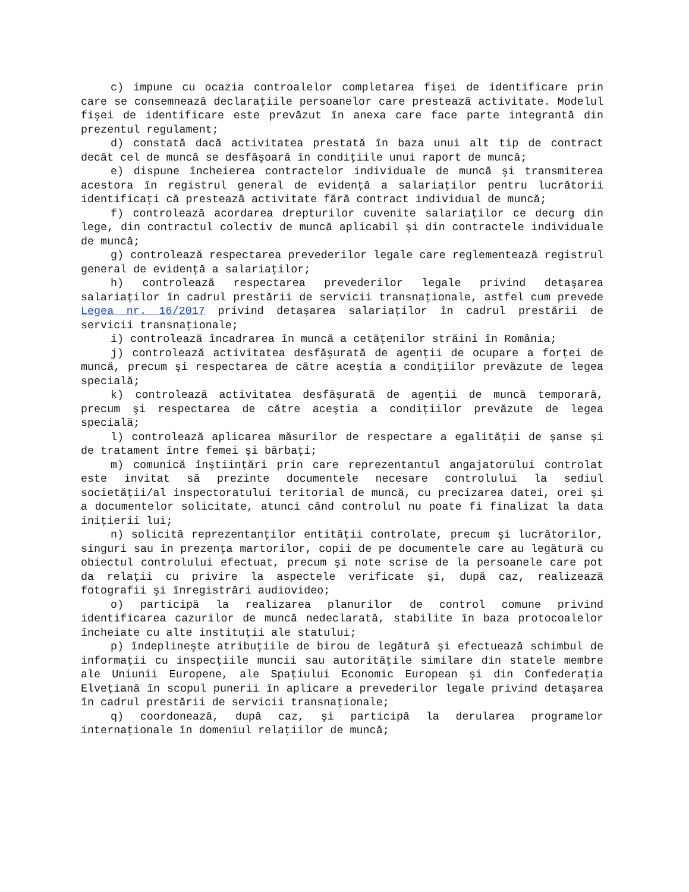c) impune cu ocazia controalelor completarea fişei de identificare prin care se consemnează declaraţiile persoanelor care prestează activitate. Modelul fişei de identificare este prevăzut în anexa care face parte integrantă din prezentul regulament;
d) constată dacă activitatea prestată în baza unui alt tip de contract decât cel de muncă se desfăşoară în condiţiile unui raport de muncă;
e) dispune încheierea contractelor individuale de muncă şi transmiterea acestora în registrul general de evidenţă a salariaţilor pentru lucrătorii identificaţi că prestează activitate fără contract individual de muncă;
f) controlează acordarea drepturilor cuvenite salariaţilor ce decurg din lege, din contractul colectiv de muncă aplicabil şi din contractele individuale de muncă;
g) controlează respectarea prevederilor legale care reglementează registrul general de evidenţă a salariaţilor;
h) controlează respectarea prevederilor legale privind detaşarea salariaţilor în cadrul prestării de servicii transnaţionale, astfel cum prevede Legea nr. 16/2017 privind detaşarea salariaţilor în cadrul prestării de servicii transnaţionale;
i) controlează încadrarea în muncă a cetăţenilor străini în România;
j) controlează activitatea desfăşurată de agenţii de ocupare a forţei de muncă, precum şi respectarea de către aceştia a condiţiilor prevăzute de legea specială;
k) controlează activitatea desfăşurată de agenţii de muncă temporară, precum şi respectarea de către aceştia a condiţiilor prevăzute de legea specială;
l) controlează aplicarea măsurilor de respectare a egalităţii de şanse şi de tratament între femei şi bărbaţi;
m) comunică înştiinţări prin care reprezentantul angajatorului controlat este invitat să prezinte documentele necesare controlului la sediul societăţii/al inspectoratului teritorial de muncă, cu precizarea datei, orei şi a documentelor solicitate, atunci când controlul nu poate fi finalizat la data iniţierii lui;
n) solicită reprezentanţilor entităţii controlate, precum şi lucrătorilor, singuri sau în prezenţa martorilor, copii de pe documentele care au legătură cu obiectul controlului efectuat, precum şi note scrise de la persoanele care pot da relaţii cu privire la aspectele verificate şi, după caz, realizează fotografii şi înregistrări audiovideo;
o) participă la realizarea planurilor de control comune privind identificarea cazurilor de muncă nedeclarată, stabilite în baza protocoalelor încheiate cu alte instituţii ale statului;
p) îndeplineşte atribuţiile de birou de legătură şi efectuează schimbul de informaţii cu inspecţiile muncii sau autorităţile similare din statele membre ale Uniunii Europene, ale Spaţiului Economic European şi din Confederaţia Elveţiană în scopul punerii în aplicare a prevederilor legale privind detaşarea în cadrul prestării de servicii transnaţionale;
q) coordonează, după caz, şi participă la derularea programelor internaţionale în domeniul relaţiilor de muncă;